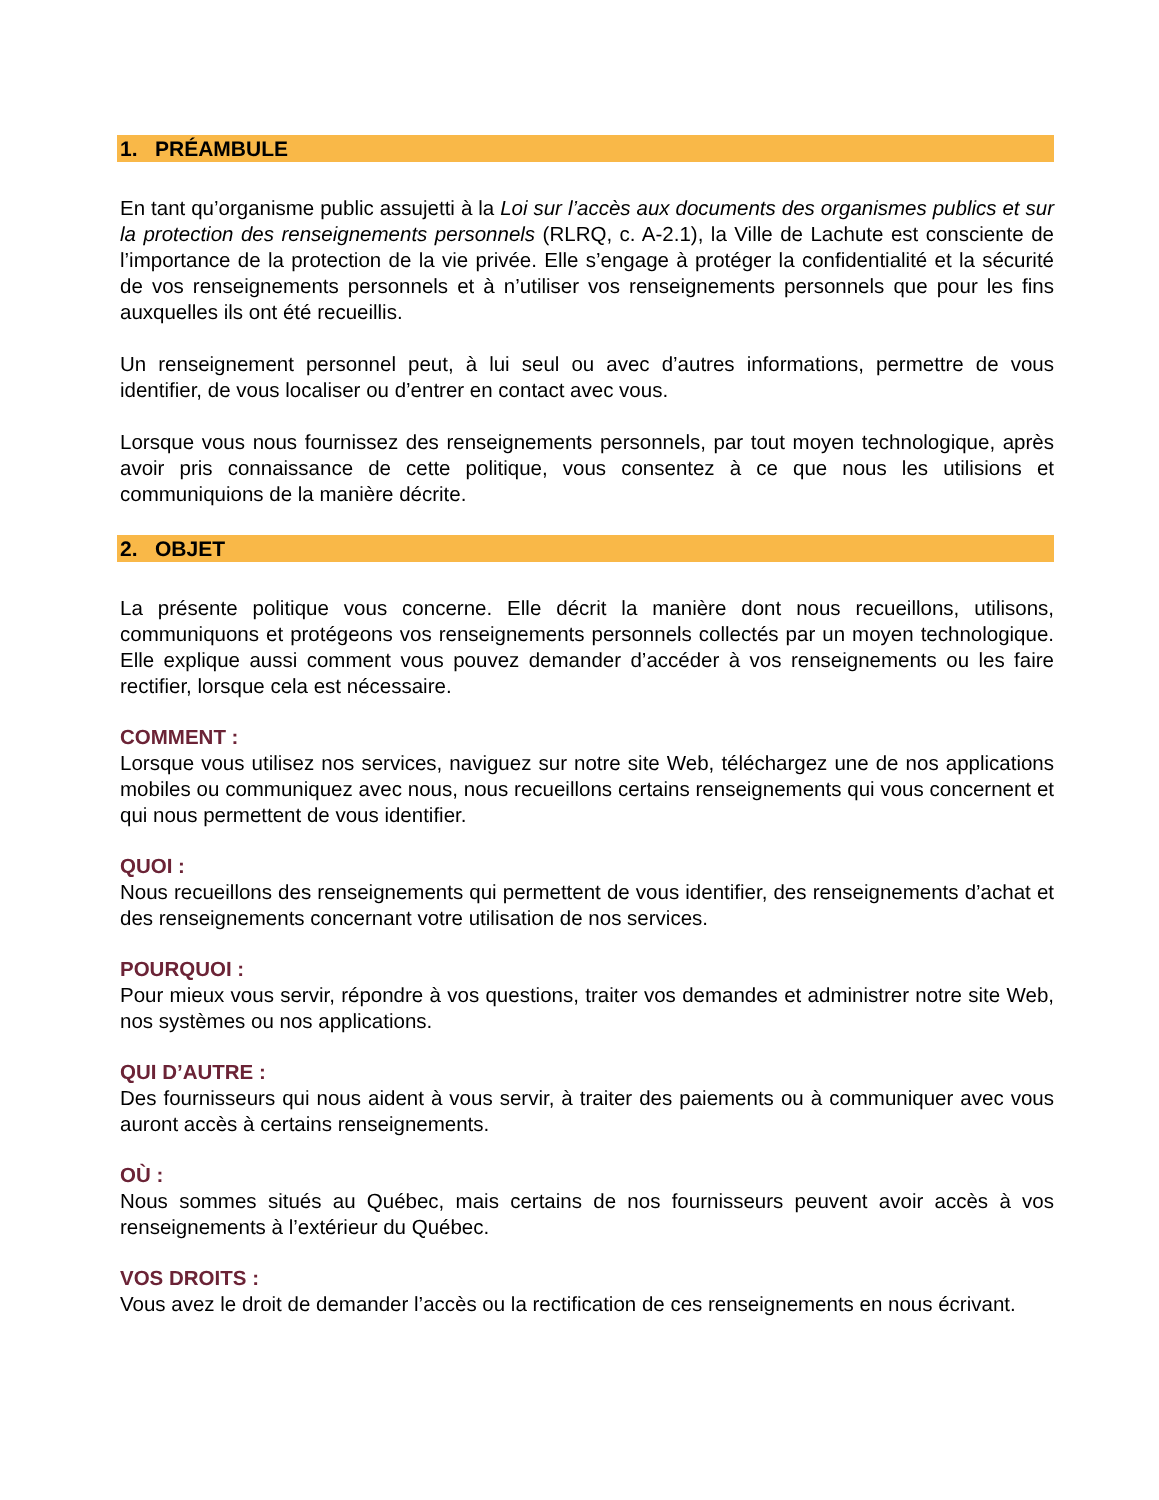1. PRÉAMBULE
En tant qu’organisme public assujetti à la Loi sur l’accès aux documents des organismes publics et sur la protection des renseignements personnels (RLRQ, c. A-2.1), la Ville de Lachute est consciente de l’importance de la protection de la vie privée. Elle s’engage à protéger la confidentialité et la sécurité de vos renseignements personnels et à n’utiliser vos renseignements personnels que pour les fins auxquelles ils ont été recueillis.
Un renseignement personnel peut, à lui seul ou avec d’autres informations, permettre de vous identifier, de vous localiser ou d’entrer en contact avec vous.
Lorsque vous nous fournissez des renseignements personnels, par tout moyen technologique, après avoir pris connaissance de cette politique, vous consentez à ce que nous les utilisions et communiquions de la manière décrite.
2. OBJET
La présente politique vous concerne. Elle décrit la manière dont nous recueillons, utilisons, communiquons et protégeons vos renseignements personnels collectés par un moyen technologique. Elle explique aussi comment vous pouvez demander d’accéder à vos renseignements ou les faire rectifier, lorsque cela est nécessaire.
COMMENT :
Lorsque vous utilisez nos services, naviguez sur notre site Web, téléchargez une de nos applications mobiles ou communiquez avec nous, nous recueillons certains renseignements qui vous concernent et qui nous permettent de vous identifier.
QUOI :
Nous recueillons des renseignements qui permettent de vous identifier, des renseignements d’achat et des renseignements concernant votre utilisation de nos services.
POURQUOI :
Pour mieux vous servir, répondre à vos questions, traiter vos demandes et administrer notre site Web, nos systèmes ou nos applications.
QUI D’AUTRE :
Des fournisseurs qui nous aident à vous servir, à traiter des paiements ou à communiquer avec vous auront accès à certains renseignements.
OÙ :
Nous sommes situés au Québec, mais certains de nos fournisseurs peuvent avoir accès à vos renseignements à l’extérieur du Québec.
VOS DROITS :
Vous avez le droit de demander l’accès ou la rectification de ces renseignements en nous écrivant.